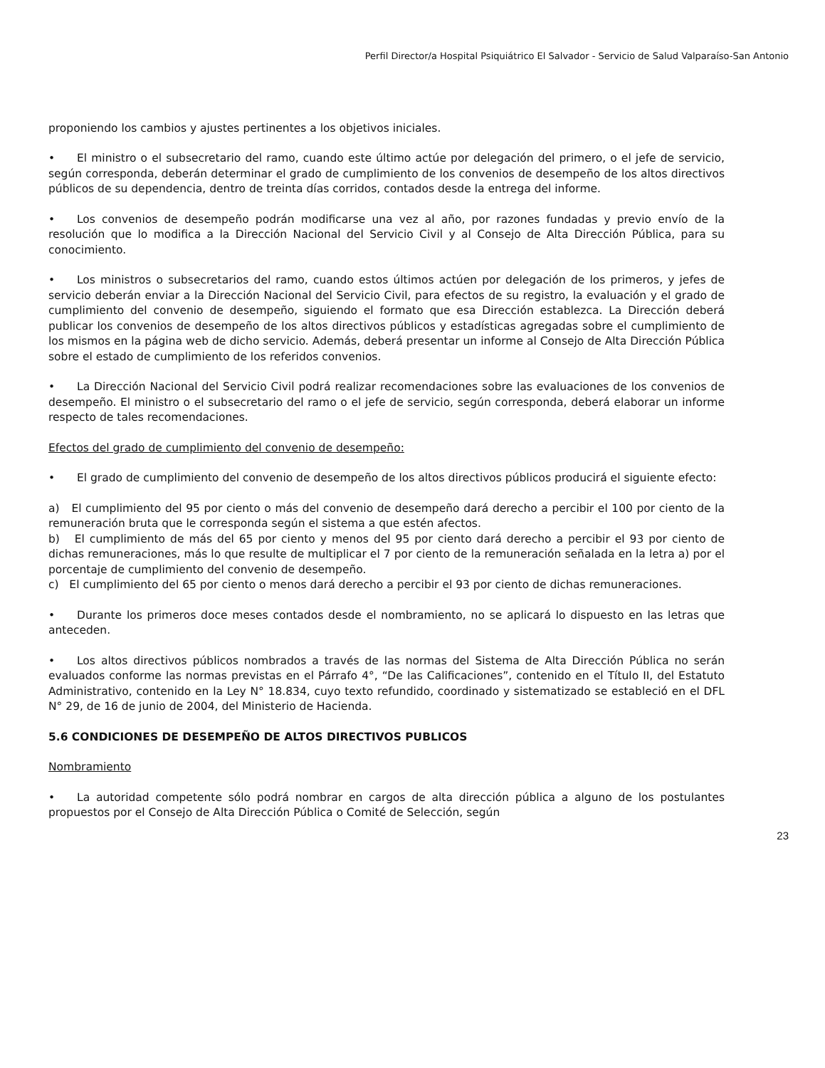Perfil Director/a Hospital Psiquiátrico El Salvador - Servicio de Salud Valparaíso-San Antonio
proponiendo los cambios y ajustes pertinentes a los objetivos iniciales.
• El ministro o el subsecretario del ramo, cuando este último actúe por delegación del primero, o el jefe de servicio, según corresponda, deberán determinar el grado de cumplimiento de los convenios de desempeño de los altos directivos públicos de su dependencia, dentro de treinta días corridos, contados desde la entrega del informe.
• Los convenios de desempeño podrán modificarse una vez al año, por razones fundadas y previo envío de la resolución que lo modifica a la Dirección Nacional del Servicio Civil y al Consejo de Alta Dirección Pública, para su conocimiento.
• Los ministros o subsecretarios del ramo, cuando estos últimos actúen por delegación de los primeros, y jefes de servicio deberán enviar a la Dirección Nacional del Servicio Civil, para efectos de su registro, la evaluación y el grado de cumplimiento del convenio de desempeño, siguiendo el formato que esa Dirección establezca. La Dirección deberá publicar los convenios de desempeño de los altos directivos públicos y estadísticas agregadas sobre el cumplimiento de los mismos en la página web de dicho servicio. Además, deberá presentar un informe al Consejo de Alta Dirección Pública sobre el estado de cumplimiento de los referidos convenios.
• La Dirección Nacional del Servicio Civil podrá realizar recomendaciones sobre las evaluaciones de los convenios de desempeño. El ministro o el subsecretario del ramo o el jefe de servicio, según corresponda, deberá elaborar un informe respecto de tales recomendaciones.
Efectos del grado de cumplimiento del convenio de desempeño:
• El grado de cumplimiento del convenio de desempeño de los altos directivos públicos producirá el siguiente efecto:
a) El cumplimiento del 95 por ciento o más del convenio de desempeño dará derecho a percibir el 100 por ciento de la remuneración bruta que le corresponda según el sistema a que estén afectos.
b) El cumplimiento de más del 65 por ciento y menos del 95 por ciento dará derecho a percibir el 93 por ciento de dichas remuneraciones, más lo que resulte de multiplicar el 7 por ciento de la remuneración señalada en la letra a) por el porcentaje de cumplimiento del convenio de desempeño.
c) El cumplimiento del 65 por ciento o menos dará derecho a percibir el 93 por ciento de dichas remuneraciones.
• Durante los primeros doce meses contados desde el nombramiento, no se aplicará lo dispuesto en las letras que anteceden.
• Los altos directivos públicos nombrados a través de las normas del Sistema de Alta Dirección Pública no serán evaluados conforme las normas previstas en el Párrafo 4°, “De las Calificaciones”, contenido en el Título II, del Estatuto Administrativo, contenido en la Ley N° 18.834, cuyo texto refundido, coordinado y sistematizado se estableció en el DFL N° 29, de 16 de junio de 2004, del Ministerio de Hacienda.
5.6 CONDICIONES DE DESEMPEÑO DE ALTOS DIRECTIVOS PUBLICOS
Nombramiento
• La autoridad competente sólo podrá nombrar en cargos de alta dirección pública a alguno de los postulantes propuestos por el Consejo de Alta Dirección Pública o Comité de Selección, según
23